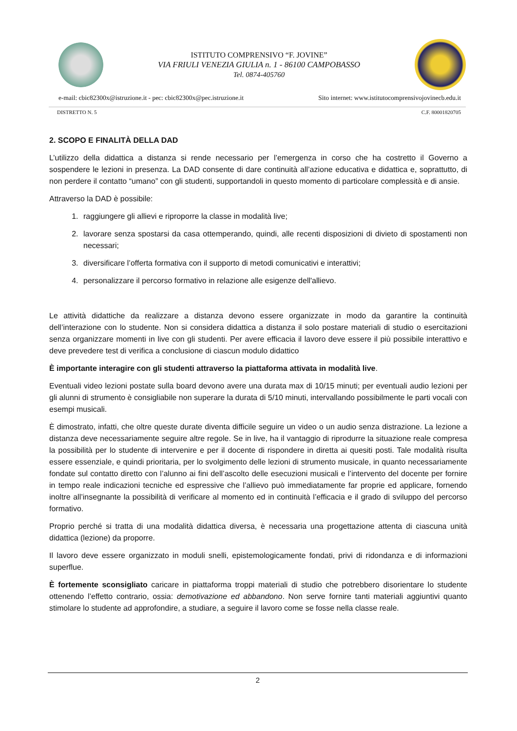ISTITUTO COMPRENSIVO “F. JOVINE”
VIA FRIULI VENEZIA GIULIA n. 1 - 86100 CAMPOBASSO
Tel. 0874-405760
e-mail: cbic82300x@istruzione.it - pec: cbic82300x@pec.istruzione.it Sito internet: www.istitutocomprensivojovinecb.edu.it
DISTRETTO N. 5 C.F. 80001820705
2. SCOPO E FINALITÀ DELLA DAD
L’utilizzo della didattica a distanza si rende necessario per l’emergenza in corso che ha costretto il Governo a sospendere le lezioni in presenza. La DAD consente di dare continuità all’azione educativa e didattica e, soprattutto, di non perdere il contatto “umano” con gli studenti, supportandoli in questo momento di particolare complessità e di ansie.
Attraverso la DAD è possibile:
1. raggiungere gli allievi e riproporre la classe in modalità live;
2. lavorare senza spostarsi da casa ottemperando, quindi, alle recenti disposizioni di divieto di spostamenti non necessari;
3. diversificare l’offerta formativa con il supporto di metodi comunicativi e interattivi;
4. personalizzare il percorso formativo in relazione alle esigenze dell'allievo.
Le attività didattiche da realizzare a distanza devono essere organizzate in modo da garantire la continuità dell’interazione con lo studente. Non si considera didattica a distanza il solo postare materiali di studio o esercitazioni senza organizzare momenti in live con gli studenti. Per avere efficacia il lavoro deve essere il più possibile interattivo e deve prevedere test di verifica a conclusione di ciascun modulo didattico
È importante interagire con gli studenti attraverso la piattaforma attivata in modalità live.
Eventuali video lezioni postate sulla board devono avere una durata max di 10/15 minuti; per eventuali audio lezioni per gli alunni di strumento è consigliabile non superare la durata di 5/10 minuti, intervallando possibilmente le parti vocali con esempi musicali.
È dimostrato, infatti, che oltre queste durate diventa difficile seguire un video o un audio senza distrazione. La lezione a distanza deve necessariamente seguire altre regole. Se in live, ha il vantaggio di riprodurre la situazione reale compresa la possibilità per lo studente di intervenire e per il docente di rispondere in diretta ai quesiti posti. Tale modalità risulta essere essenziale, e quindi prioritaria, per lo svolgimento delle lezioni di strumento musicale, in quanto necessariamente fondate sul contatto diretto con l’alunno ai fini dell’ascolto delle esecuzioni musicali e l’intervento del docente per fornire in tempo reale indicazioni tecniche ed espressive che l’allievo può immediatamente far proprie ed applicare, fornendo inoltre all’insegnante la possibilità di verificare al momento ed in continuità l’efficacia e il grado di sviluppo del percorso formativo.
Proprio perché si tratta di una modalità didattica diversa, è necessaria una progettazione attenta di ciascuna unità didattica (lezione) da proporre.
Il lavoro deve essere organizzato in moduli snelli, epistemologicamente fondati, privi di ridondanza e di informazioni superflue.
È fortemente sconsigliato caricare in piattaforma troppi materiali di studio che potrebbero disorientare lo studente ottenendo l’effetto contrario, ossia: demotivazione ed abbandono. Non serve fornire tanti materiali aggiuntivi quanto stimolare lo studente ad approfondire, a studiare, a seguire il lavoro come se fosse nella classe reale.
2